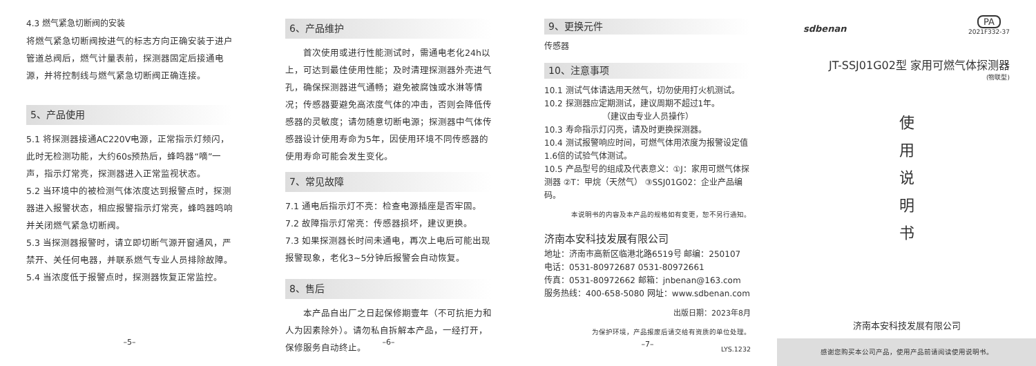4.3 燃气紧急切断阀的安装
将燃气紧急切断阀按进气的标志方向正确安装于进户管道总阀后，燃气计量表前，探测器固定后接通电源，并将控制线与燃气紧急切断阀正确连接。
5、产品使用
5.1 将探测器接通AC220V电源，正常指示灯频闪，此时无检测功能，大约60s预热后，蜂鸣器“嘀”一声，指示灯常亮，探测器进入正常监视状态。
5.2 当环境中的被检测气体浓度达到报警点时，探测器进入报警状态，相应报警指示灯常亮，蜂鸣器鸣响并关闭燃气紧急切断阀。
5.3 当探测器报警时，请立即切断气源开窗通风，严禁开、关任何电器，并联系燃气专业人员排除故障。
5.4 当浓度低于报警点时，探测器恢复正常监控。
–5–
6、产品维护
　　首次使用或进行性能测试时，需通电老化24h以上，可达到最佳使用性能；及时清理探测器外壳进气孔，确保探测器进气通畅；避免被腐蚀或水淋等情况；传感器要避免高浓度气体的冲击，否则会降低传感器的灵敏度；请勿随意切断电源；探测器中气体传感器设计使用寿命为5年，因使用环境不同传感器的使用寿命可能会发生变化。
7、常见故障
7.1 通电后指示灯不亮：检查电源插座是否牢固。
7.2 故障指示灯常亮：传感器损坏，建议更换。
7.3 如果探测器长时间未通电，再次上电后可能出现报警现象，老化3~5分钟后报警会自动恢复。
8、售后
　　本产品自出厂之日起保修期壹年（不可抗拒力和人为因素除外）。请勿私自拆解本产品，一经打开，保修服务自动终止。
–6–
9、更换元件
传感器
10、注意事项
10.1 测试气体请选用天然气，切勿使用打火机测试。
10.2 探测器应定期测试，建议周期不超过1年。
（建议由专业人员操作）
10.3 寿命指示灯闪亮，请及时更换探测器。
10.4 测试报警响应时间，可燃气体用浓度为报警设定值1.6倍的试验气体测试。
10.5 产品型号的组成及代表意义：①J：家用可燃气体探测器 ②T：甲烷（天然气） ③SSJ01G02：企业产品编码。
本说明书的内容及本产品的规格如有变更，恕不另行通知。
济南本安科技发展有限公司
地址：济南市高新区临港北路6519号 邮编：250107
电话：0531-80972687 0531-80972661
传真：0531-80972662 邮箱：jnbenan@163.com
服务热线：400-658-5080 网址：www.sdbenan.com
出版日期：2023年8月
为保护环境，产品报废后请交给有资质的单位处理。
LYS.1232
–7–
sdbenan
PA
2021F332-37
JT-SSJ01G02型 家用可燃气体探测器
(物联型)
使
用
说
明
书
济南本安科技发展有限公司
感谢您购买本公司产品，使用产品前请阅读使用说明书。